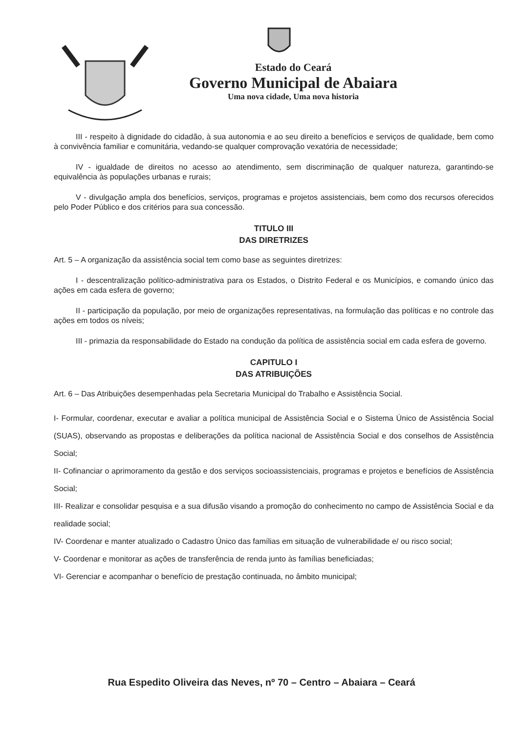Estado do Ceará
Governo Municipal de Abaiara
Uma nova cidade, Uma nova historia
III - respeito à dignidade do cidadão, à sua autonomia e ao seu direito a benefícios e serviços de qualidade, bem como à convivência familiar e comunitária, vedando-se qualquer comprovação vexatória de necessidade;
IV - igualdade de direitos no acesso ao atendimento, sem discriminação de qualquer natureza, garantindo-se equivalência às populações urbanas e rurais;
V - divulgação ampla dos benefícios, serviços, programas e projetos assistenciais, bem como dos recursos oferecidos pelo Poder Público e dos critérios para sua concessão.
TITULO III
DAS DIRETRIZES
Art. 5 – A organização da assistência social tem como base as seguintes diretrizes:
I - descentralização político-administrativa para os Estados, o Distrito Federal e os Municípios, e comando único das ações em cada esfera de governo;
II - participação da população, por meio de organizações representativas, na formulação das políticas e no controle das ações em todos os níveis;
III - primazia da responsabilidade do Estado na condução da política de assistência social em cada esfera de governo.
CAPITULO I
DAS ATRIBUIÇÕES
Art. 6 – Das Atribuições desempenhadas pela Secretaria Municipal do Trabalho e Assistência Social.
I- Formular, coordenar, executar e avaliar a política municipal de Assistência Social e o Sistema Único de Assistência Social (SUAS), observando as propostas e deliberações da política nacional de Assistência Social e dos conselhos de Assistência Social;
II- Cofinanciar o aprimoramento da gestão e dos serviços socioassistenciais, programas e projetos e benefícios de Assistência Social;
III- Realizar e consolidar pesquisa e a sua difusão visando a promoção do conhecimento no campo de Assistência Social e da realidade social;
IV- Coordenar e manter atualizado o Cadastro Único das famílias em situação de vulnerabilidade e/ ou risco social;
V- Coordenar e monitorar as ações de transferência de renda junto às famílias beneficiadas;
VI- Gerenciar e acompanhar o benefício de prestação continuada, no âmbito municipal;
Rua Espedito Oliveira das Neves, nº 70 – Centro – Abaiara – Ceará